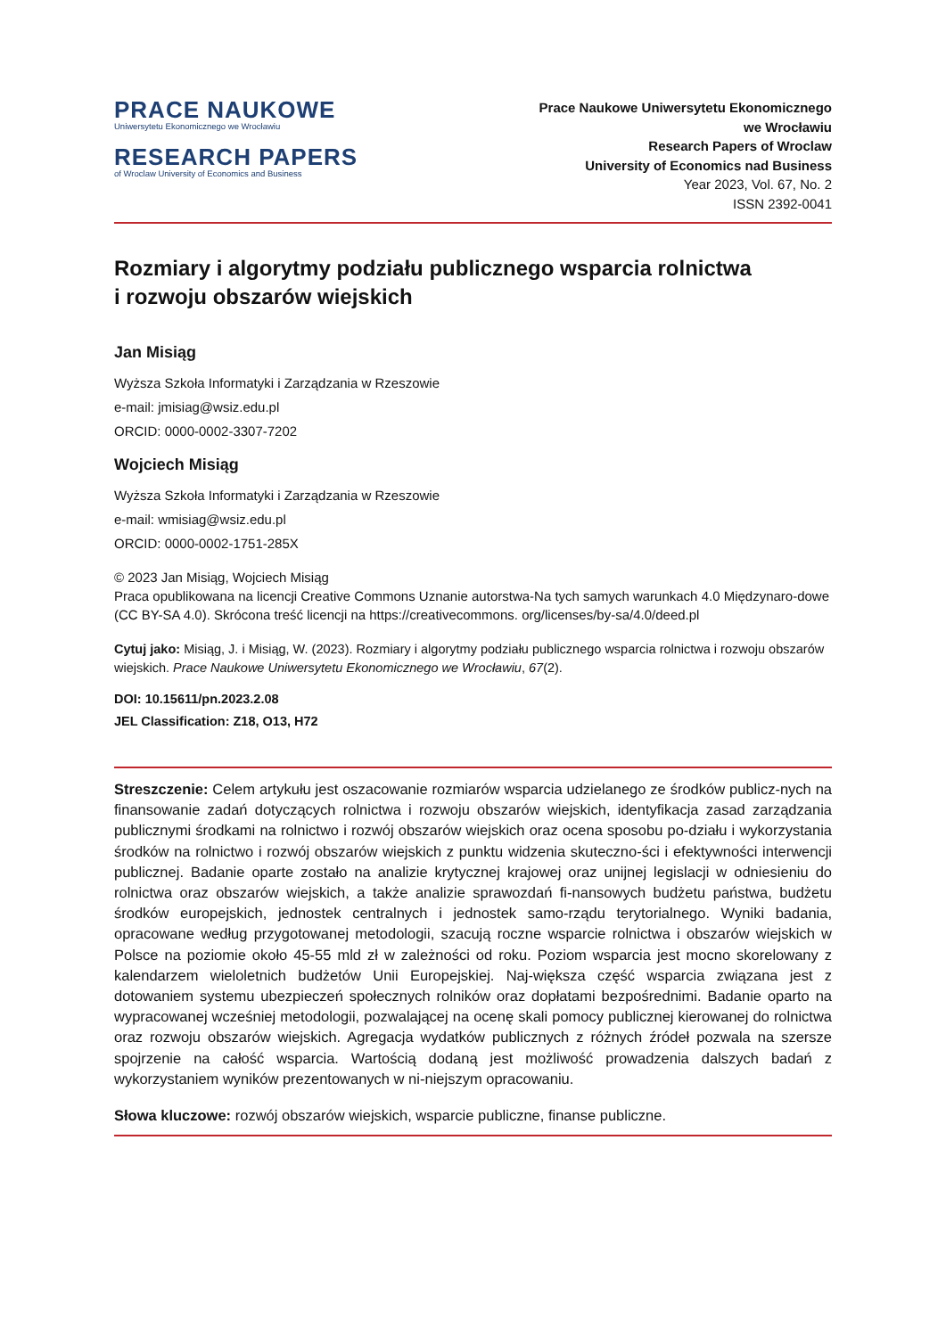PRACE NAUKOWE
Uniwersytetu Ekonomicznego we Wrocławiu
RESEARCH PAPERS
of Wroclaw University of Economics and Business
Prace Naukowe Uniwersytetu Ekonomicznego
we Wrocławiu
Research Papers of Wroclaw
University of Economics nad Business
Year 2023, Vol. 67, No. 2
ISSN 2392-0041
Rozmiary i algorytmy podziału publicznego wsparcia rolnictwa
i rozwoju obszarów wiejskich
Jan Misiąg
Wyższa Szkoła Informatyki i Zarządzania w Rzeszowie
e-mail: jmisiag@wsiz.edu.pl
ORCID: 0000-0002-3307-7202
Wojciech Misiąg
Wyższa Szkoła Informatyki i Zarządzania w Rzeszowie
e-mail: wmisiag@wsiz.edu.pl
ORCID: 0000-0002-1751-285X
© 2023 Jan Misiąg, Wojciech Misiąg
Praca opublikowana na licencji Creative Commons Uznanie autorstwa-Na tych samych warunkach 4.0 Międzynaro-dowe (CC BY-SA 4.0). Skrócona treść licencji na https://creativecommons. org/licenses/by-sa/4.0/deed.pl
Cytuj jako: Misiąg, J. i Misiąg, W. (2023). Rozmiary i algorytmy podziału publicznego wsparcia rolnictwa i rozwoju obszarów wiejskich. Prace Naukowe Uniwersytetu Ekonomicznego we Wrocławiu, 67(2).
DOI: 10.15611/pn.2023.2.08
JEL Classification: Z18, O13, H72
Streszczenie: Celem artykułu jest oszacowanie rozmiarów wsparcia udzielanego ze środków publicz-nych na finansowanie zadań dotyczących rolnictwa i rozwoju obszarów wiejskich, identyfikacja zasad zarządzania publicznymi środkami na rolnictwo i rozwój obszarów wiejskich oraz ocena sposobu po-działu i wykorzystania środków na rolnictwo i rozwój obszarów wiejskich z punktu widzenia skuteczno-ści i efektywności interwencji publicznej. Badanie oparte zostało na analizie krytycznej krajowej oraz unijnej legislacji w odniesieniu do rolnictwa oraz obszarów wiejskich, a także analizie sprawozdań fi-nansowych budżetu państwa, budżetu środków europejskich, jednostek centralnych i jednostek samo-rządu terytorialnego. Wyniki badania, opracowane według przygotowanej metodologii, szacują roczne wsparcie rolnictwa i obszarów wiejskich w Polsce na poziomie około 45-55 mld zł w zależności od roku. Poziom wsparcia jest mocno skorelowany z kalendarzem wieloletnich budżetów Unii Europejskiej. Naj-większa część wsparcia związana jest z dotowaniem systemu ubezpieczeń społecznych rolników oraz dopłatami bezpośrednimi. Badanie oparto na wypracowanej wcześniej metodologii, pozwalającej na ocenę skali pomocy publicznej kierowanej do rolnictwa oraz rozwoju obszarów wiejskich. Agregacja wydatków publicznych z różnych źródeł pozwala na szersze spojrzenie na całość wsparcia. Wartością dodaną jest możliwość prowadzenia dalszych badań z wykorzystaniem wyników prezentowanych w ni-niejszym opracowaniu.
Słowa kluczowe: rozwój obszarów wiejskich, wsparcie publiczne, finanse publiczne.